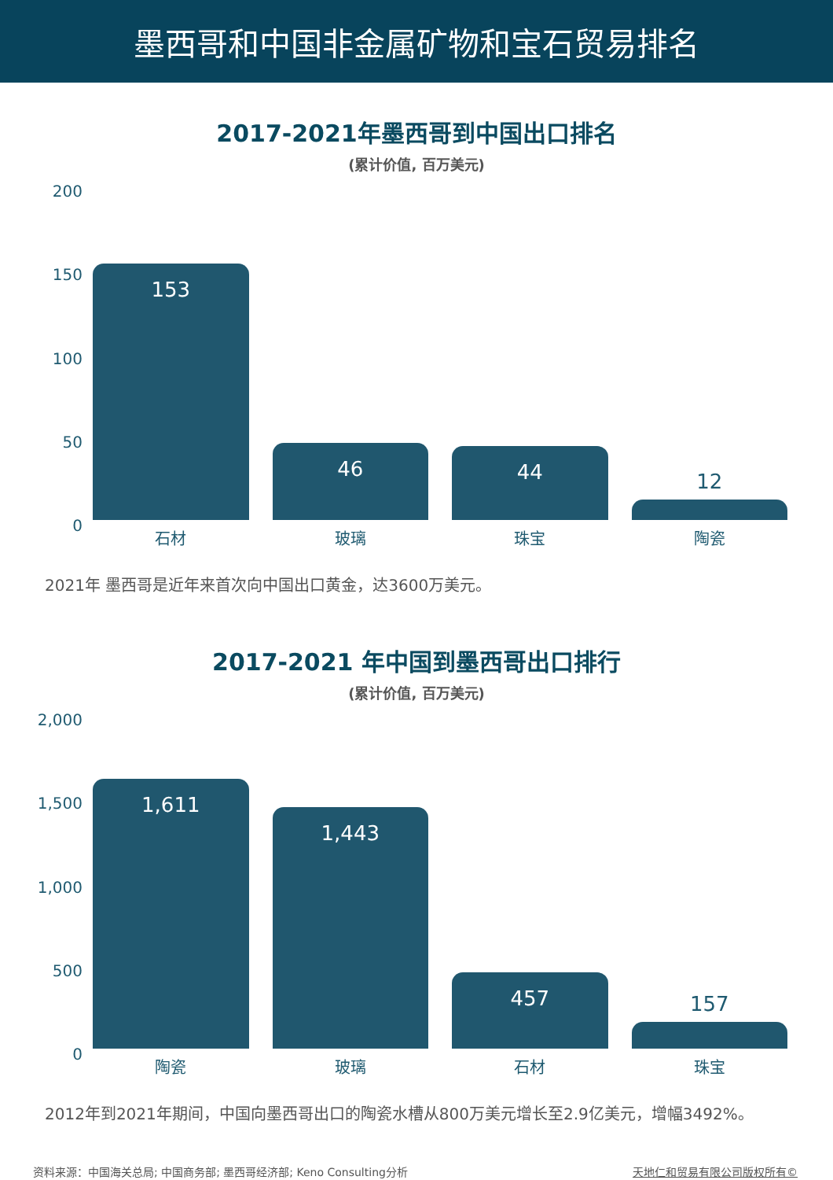墨西哥和中国非金属矿物和宝石贸易排名
2017-2021年墨西哥到中国出口排名
(累计价值, 百万美元)
200
150
100
50
0
153
46
44
12
石材 玻璃 珠宝 陶瓷
2021年 墨西哥是近年来首次向中国出口黄金，达3600万美元。
2017-2021 年中国到墨西哥出口排行
(累计价值, 百万美元)
2,000
1,500
1,000
500
0
1,611
1,443
457
157
陶瓷 玻璃 石材 珠宝
2012年到2021年期间，中国向墨西哥出口的陶瓷水槽从800万美元增长至2.9亿美元，增幅3492%。
资料来源：中国海关总局; 中国商务部; 墨西哥经济部; Keno Consulting分析 天地仁和贸易有限公司版权所有©